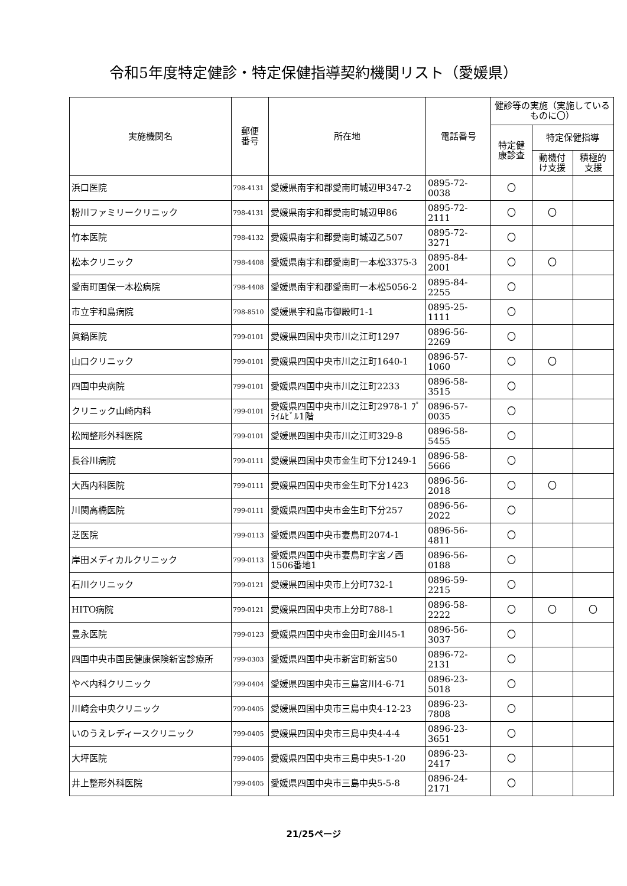令和5年度特定健診・特定保健指導契約機関リスト（愛媛県）
| 実施機関名 | 郵便 番号 | 所在地 | 電話番号 | 健診等の実施（実施しているものに〇） | | |
| --- | --- | --- | --- | --- | --- | --- |
| | | | | 特定健 康診査 | 特定保健指導 | |
| | | | | | 動機付 け支援 | 積極的 支援 |
| 浜口医院 | 798-4131 | 愛媛県南宇和郡愛南町城辺甲347-2 | 0895-72-0038 | 〇 | | |
| 粉川ファミリークリニック | 798-4131 | 愛媛県南宇和郡愛南町城辺甲86 | 0895-72-2111 | 〇 | 〇 | |
| 竹本医院 | 798-4132 | 愛媛県南宇和郡愛南町城辺乙507 | 0895-72-3271 | 〇 | | |
| 松本クリニック | 798-4408 | 愛媛県南宇和郡愛南町一本松3375-3 | 0895-84-2001 | 〇 | 〇 | |
| 愛南町国保一本松病院 | 798-4408 | 愛媛県南宇和郡愛南町一本松5056-2 | 0895-84-2255 | 〇 | | |
| 市立宇和島病院 | 798-8510 | 愛媛県宇和島市御殿町1-1 | 0895-25-1111 | 〇 | | |
| 眞鍋医院 | 799-0101 | 愛媛県四国中央市川之江町1297 | 0896-56-2269 | 〇 | | |
| 山口クリニック | 799-0101 | 愛媛県四国中央市川之江町1640-1 | 0896-57-1060 | 〇 | 〇 | |
| 四国中央病院 | 799-0101 | 愛媛県四国中央市川之江町2233 | 0896-58-3515 | 〇 | | |
| クリニック山崎内科 | 799-0101 | 愛媛県四国中央市川之江町2978-1 ﾌﾟﾗｲﾑﾋﾞﾙ1階 | 0896-57-0035 | 〇 | | |
| 松岡整形外科医院 | 799-0101 | 愛媛県四国中央市川之江町329-8 | 0896-58-5455 | 〇 | | |
| 長谷川病院 | 799-0111 | 愛媛県四国中央市金生町下分1249-1 | 0896-58-5666 | 〇 | | |
| 大西内科医院 | 799-0111 | 愛媛県四国中央市金生町下分1423 | 0896-56-2018 | 〇 | 〇 | |
| 川関高橋医院 | 799-0111 | 愛媛県四国中央市金生町下分257 | 0896-56-2022 | 〇 | | |
| 芝医院 | 799-0113 | 愛媛県四国中央市妻鳥町2074-1 | 0896-56-4811 | 〇 | | |
| 岸田メディカルクリニック | 799-0113 | 愛媛県四国中央市妻鳥町字宮ノ西1506番地1 | 0896-56-0188 | 〇 | | |
| 石川クリニック | 799-0121 | 愛媛県四国中央市上分町732-1 | 0896-59-2215 | 〇 | | |
| HITO病院 | 799-0121 | 愛媛県四国中央市上分町788-1 | 0896-58-2222 | 〇 | 〇 | 〇 |
| 豊永医院 | 799-0123 | 愛媛県四国中央市金田町金川45-1 | 0896-56-3037 | 〇 | | |
| 四国中央市国民健康保険新宮診療所 | 799-0303 | 愛媛県四国中央市新宮町新宮50 | 0896-72-2131 | 〇 | | |
| やべ内科クリニック | 799-0404 | 愛媛県四国中央市三島宮川4-6-71 | 0896-23-5018 | 〇 | | |
| 川崎会中央クリニック | 799-0405 | 愛媛県四国中央市三島中央4-12-23 | 0896-23-7808 | 〇 | | |
| いのうえレディースクリニック | 799-0405 | 愛媛県四国中央市三島中央4-4-4 | 0896-23-3651 | 〇 | | |
| 大坪医院 | 799-0405 | 愛媛県四国中央市三島中央5-1-20 | 0896-23-2417 | 〇 | | |
| 井上整形外科医院 | 799-0405 | 愛媛県四国中央市三島中央5-5-8 | 0896-24-2171 | 〇 | | |
21/25ページ